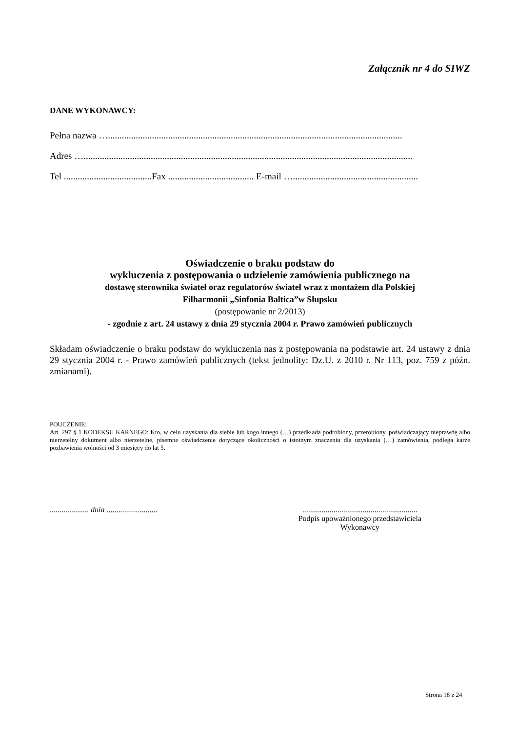Załącznik nr 4 do SIWZ
DANE WYKONAWCY:
Pełna nazwa …...............................................................................................................................
Adres …..............................................................................................................................................
Tel ......................................Fax ..................................... E-mail …......................................................
Oświadczenie o braku podstaw do
wykluczenia z postępowania o udzielenie zamówienia publicznego na
dostawę sterownika świateł oraz regulatorów świateł wraz z montażem dla Polskiej
Filharmonii „Sinfonia Baltica”w Słupsku
(postępowanie nr 2/2013)
- zgodnie z art. 24 ustawy z dnia 29 stycznia 2004 r. Prawo zamówień publicznych
Składam oświadczenie o braku podstaw do wykluczenia nas z postępowania na podstawie art. 24 ustawy z dnia 29 stycznia 2004 r. - Prawo zamówień publicznych (tekst jednolity: Dz.U. z 2010 r. Nr 113, poz. 759 z późn. zmianami).
POUCZENIE:
Art. 297 § 1 KODEKSU KARNEGO: Kto, w celu uzyskania dla siebie lub kogo innego (…) przedkłada podrobiony, przerobiony, poświadczający nieprawdę albo nierzetelny dokument albo nierzetelne, pisemne oświadczenie dotyczące okoliczności o istotnym znaczeniu dla uzyskania (…) zamówienia, podlega karze pozbawienia wolności od 3 miesięcy do lat 5.
.................... dnia ..........................
...........................................................
Podpis upoważnionego przedstawiciela
Wykonawcy
Strona 18 z 24